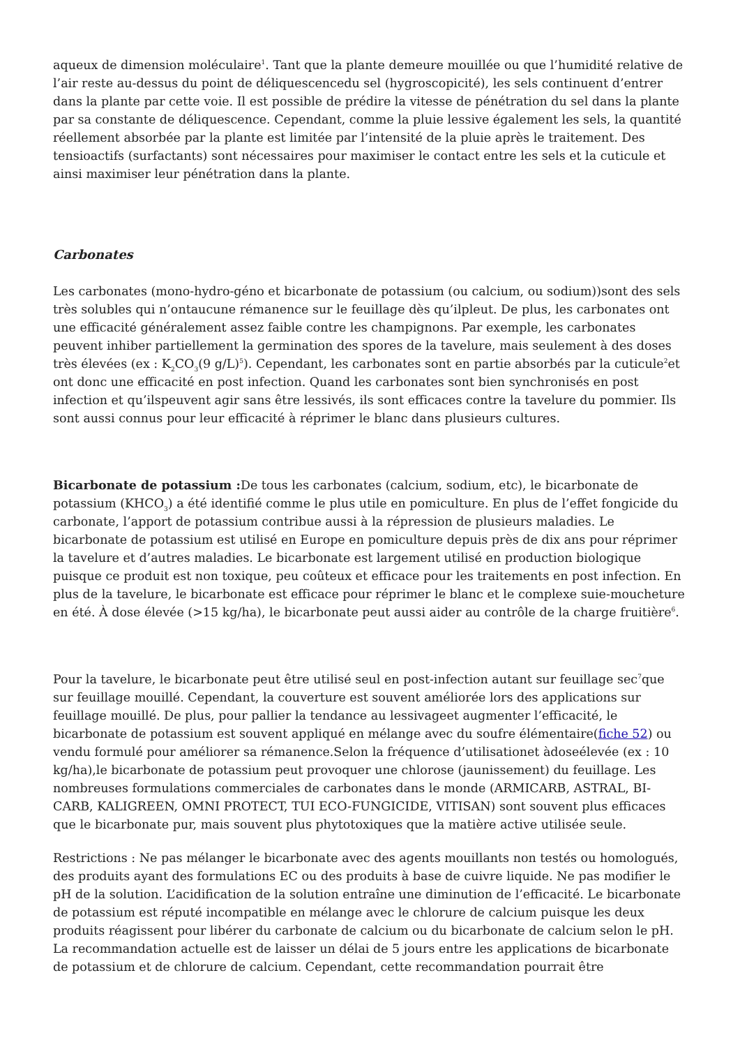aqueux de dimension moléculaire<sup>1</sup>. Tant que la plante demeure mouillée ou que l’humidité relative de l’air reste au-dessus du point de déliquescencedu sel (hygroscopicité), les sels continuent d’entrer dans la plante par cette voie. Il est possible de prédire la vitesse de pénétration du sel dans la plante par sa constante de déliquescence. Cependant, comme la pluie lessive également les sels, la quantité réellement absorbée par la plante est limitée par l’intensité de la pluie après le traitement. Des tensioactifs (surfactants) sont nécessaires pour maximiser le contact entre les sels et la cuticule et ainsi maximiser leur pénétration dans la plante.
Carbonates
Les carbonates (mono-hydro-géno et bicarbonate de potassium (ou calcium, ou sodium))sont des sels très solubles qui n’ontaucune rémanence sur le feuillage dès qu’ilpleut. De plus, les carbonates ont une efficacité généralement assez faible contre les champignons. Par exemple, les carbonates peuvent inhiber partiellement la germination des spores de la tavelure, mais seulement à des doses très élevées (ex : K<sub>2</sub>CO<sub>3</sub>(9 g/L)<sup>5</sup>). Cependant, les carbonates sont en partie absorbés par la cuticule<sup>2</sup>et ont donc une efficacité en post infection. Quand les carbonates sont bien synchronisés en post infection et qu’ilspeuvent agir sans être lessivés, ils sont efficaces contre la tavelure du pommier. Ils sont aussi connus pour leur efficacité à réprimer le blanc dans plusieurs cultures.
Bicarbonate de potassium : De tous les carbonates (calcium, sodium, etc), le bicarbonate de potassium (KHCO<sub>3</sub>) a été identifié comme le plus utile en pomiculture. En plus de l’effet fongicide du carbonate, l’apport de potassium contribue aussi à la répression de plusieurs maladies. Le bicarbonate de potassium est utilisé en Europe en pomiculture depuis près de dix ans pour réprimer la tavelure et d’autres maladies. Le bicarbonate est largement utilisé en production biologique puisque ce produit est non toxique, peu coûteux et efficace pour les traitements en post infection. En plus de la tavelure, le bicarbonate est efficace pour réprimer le blanc et le complexe suie-moucheture en été. À dose élevée (>15 kg/ha), le bicarbonate peut aussi aider au contrôle de la charge fruitière<sup>6</sup>.
Pour la tavelure, le bicarbonate peut être utilisé seul en post-infection autant sur feuillage sec<sup>7</sup>que sur feuillage mouillé. Cependant, la couverture est souvent améliorée lors des applications sur feuillage mouillé. De plus, pour pallier la tendance au lessivageet augmenter l’efficacité, le bicarbonate de potassium est souvent appliqué en mélange avec du soufre élémentaire(fiche 52) ou vendu formulé pour améliorer sa rémanence.Selon la fréquence d’utilisationet àdoseélevée (ex : 10 kg/ha),le bicarbonate de potassium peut provoquer une chlorose (jaunissement) du feuillage. Les nombreuses formulations commerciales de carbonates dans le monde (ARMICARB, ASTRAL, BI-CARB, KALIGREEN, OMNI PROTECT, TUI ECO-FUNGICIDE, VITISAN) sont souvent plus efficaces que le bicarbonate pur, mais souvent plus phytotoxiques que la matière active utilisée seule.
Restrictions : Ne pas mélanger le bicarbonate avec des agents mouillants non testés ou homologués, des produits ayant des formulations EC ou des produits à base de cuivre liquide. Ne pas modifier le pH de la solution. L’acidification de la solution entraîne une diminution de l’efficacité. Le bicarbonate de potassium est réputé incompatible en mélange avec le chlorure de calcium puisque les deux produits réagissent pour libérer du carbonate de calcium ou du bicarbonate de calcium selon le pH. La recommandation actuelle est de laisser un délai de 5 jours entre les applications de bicarbonate de potassium et de chlorure de calcium. Cependant, cette recommandation pourrait être